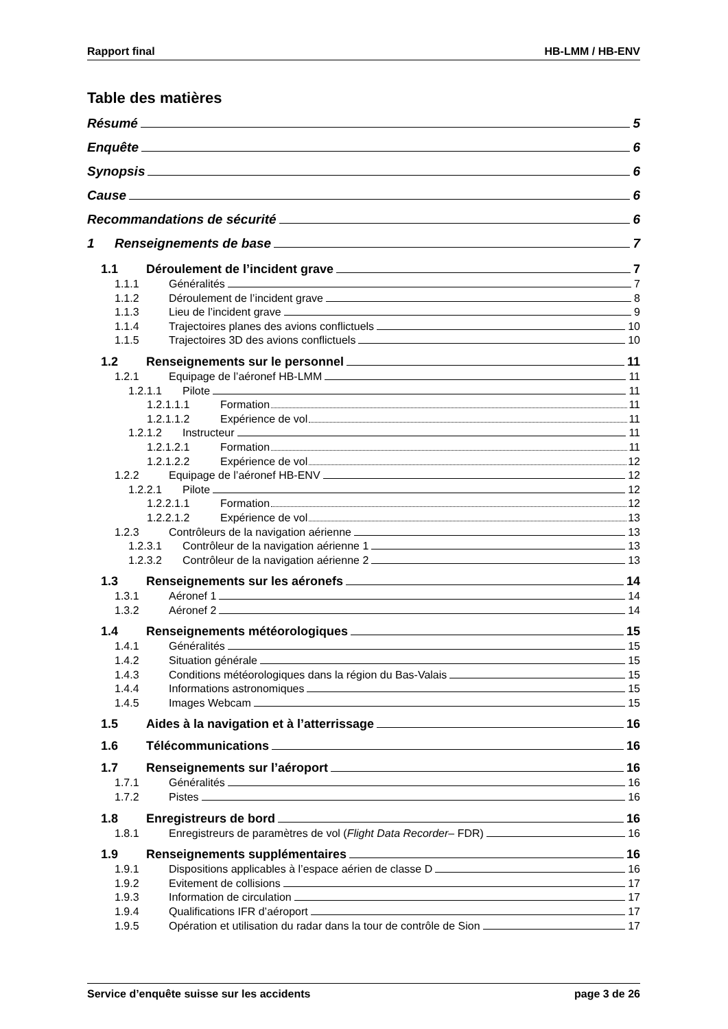Rapport final HB-LMM / HB-ENV
Table des matières
Résumé 5
Enquête 6
Synopsis 6
Cause 6
Recommandations de sécurité 6
1 Renseignements de base 7
1.1 Déroulement de l’incident grave 7
1.1.1 Généralités 7
1.1.2 Déroulement de l’incident grave 8
1.1.3 Lieu de l’incident grave 9
1.1.4 Trajectoires planes des avions conflictuels 10
1.1.5 Trajectoires 3D des avions conflictuels 10
1.2 Renseignements sur le personnel 11
1.2.1 Equipage de l’aéronef HB-LMM 11
1.2.1.1 Pilote 11
1.2.1.1.1 Formation 11
1.2.1.1.2 Expérience de vol 11
1.2.1.2 Instructeur 11
1.2.1.2.1 Formation 11
1.2.1.2.2 Expérience de vol 12
1.2.2 Equipage de l’aéronef HB-ENV 12
1.2.2.1 Pilote 12
1.2.2.1.1 Formation 12
1.2.2.1.2 Expérience de vol 13
1.2.3 Contrôleurs de la navigation aérienne 13
1.2.3.1 Contrôleur de la navigation aérienne 1 13
1.2.3.2 Contrôleur de la navigation aérienne 2 13
1.3 Renseignements sur les aéronefs 14
1.3.1 Aéronef 1 14
1.3.2 Aéronef 2 14
1.4 Renseignements météorologiques 15
1.4.1 Généralités 15
1.4.2 Situation générale 15
1.4.3 Conditions météorologiques dans la région du Bas-Valais 15
1.4.4 Informations astronomiques 15
1.4.5 Images Webcam 15
1.5 Aides à la navigation et à l’atterrissage 16
1.6 Télécommunications 16
1.7 Renseignements sur l’aéroport 16
1.7.1 Généralités 16
1.7.2 Pistes 16
1.8 Enregistreurs de bord 16
1.8.1 Enregistreurs de paramètres de vol (Flight Data Recorder – FDR) 16
1.9 Renseignements supplémentaires 16
1.9.1 Dispositions applicables à l’espace aérien de classe D 16
1.9.2 Evitement de collisions 17
1.9.3 Information de circulation 17
1.9.4 Qualifications IFR d’aéroport 17
1.9.5 Opération et utilisation du radar dans la tour de contrôle de Sion 17
Service d’enquête suisse sur les accidents page 3 de 26